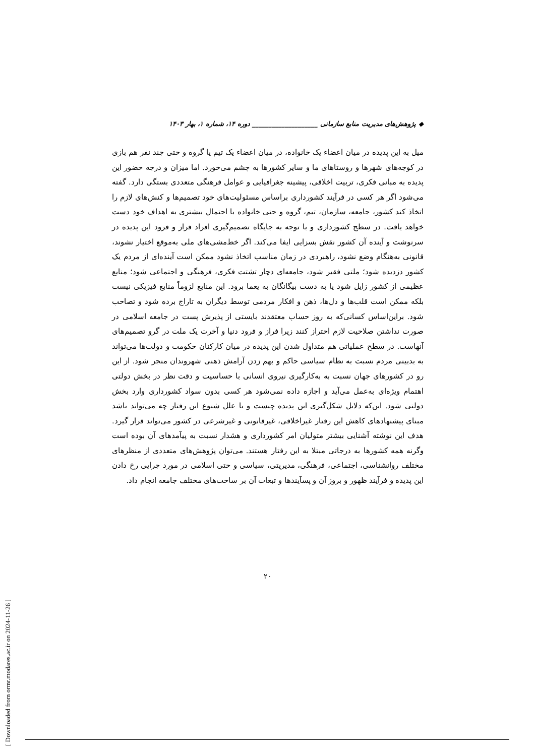◆ پژوهش‌های مدیریت منابع سازمانی ____________________ دوره ۱۴، شماره ۱، بهار ۱۴۰۳
میل به این پدیده در میان اعضاء یک خانواده، در میان اعضاء یک تیم یا گروه و حتی چند نفر هم بازی در کوچه‌های شهرها و روستاهای ما و سایر کشورها به چشم می‌خورد. اما میزان و درجه حضور این پدیده به مبانی فکری، تربیت اخلاقی، پیشینه جغرافیایی و عوامل فرهنگی متعددی بستگی دارد. گفته می‌شود اگر هر کسی در فرآیند کشورداری براساس مسئولیت‌های خود تصمیم‌ها و کنش‌های لازم را اتخاذ کند کشور، جامعه، سازمان، تیم، گروه و حتی خانواده با احتمال بیشتری به اهداف خود دست خواهد یافت. در سطح کشورداری و با توجه به جایگاه تصمیم‌گیری افراد فراز و فرود این پدیده در سرنوشت و آینده آن کشور نقش بسزایی ایفا می‌کند. اگر خط‌مشی‌های ملی به‌موقع اختیار نشوند، قانونی به‌هنگام وضع نشود، راهبردی در زمان مناسب اتخاذ نشود ممکن است آینده‌ای از مردم یک کشور دزدیده شود؛ ملتی فقیر شود، جامعه‌ای دچار تشتت فکری، فرهنگی و اجتماعی شود؛ منابع عظیمی از کشور زایل شود یا به دست بیگانگان به یغما برود. این منابع لزوماً منابع فیزیکی نیست بلکه ممکن است قلب‌ها و دل‌ها، ذهن و افکار مردمی توسط دیگران به تاراج برده شود و تصاحب شود. براین‌اساس کسانی‌که به روز حساب معتقدند بایستی از پذیرش پست در جامعه اسلامی در صورت نداشتن صلاحیت لازم احتراز کنند زیرا فراز و فرود دنیا و آخرت یک ملت در گرو تصمیم‌های آنهاست. در سطح عملیاتی هم متداول شدن این پدیده در میان کارکنان حکومت و دولت‌ها می‌تواند به بدبینی مردم نسبت به نظام سیاسی حاکم و بهم زدن آرامش ذهنی شهروندان منجر شود. از این رو در کشورهای جهان نسبت به به‌کارگیری نیروی انسانی با حساسیت و دقت نظر در بخش دولتی اهتمام ویژه‌ای به‌عمل می‌آید و اجازه داده نمی‌شود هر کسی بدون سواد کشورداری وارد بخش دولتی شود. این‌که دلایل شکل‌گیری این پدیده چیست و یا علل شیوع این رفتار چه می‌تواند باشد مبنای پیشنهادهای کاهش این رفتار غیراخلاقی، غیرقانونی و غیرشرعی در کشور می‌تواند قرار گیرد. هدف این نوشته آشنایی بیشتر متولیان امر کشورداری و هشدار نسبت به پیآمدهای آن بوده است وگرنه همه کشورها به درجاتی مبتلا به این رفتار هستند. می‌توان پژوهش‌های متعددی از منظرهای مختلف روانشناسی، اجتماعی، فرهنگی، مدیریتی، سیاسی و حتی اسلامی در مورد چرایی رخ دادن این پدیده و فرآیند ظهور و بروز آن و پسآیندها و تبعات آن بر ساحت‌های مختلف جامعه انجام داد.
۲۰
[ Downloaded from ormr.modares.ac.ir on 2024-11-26 ]